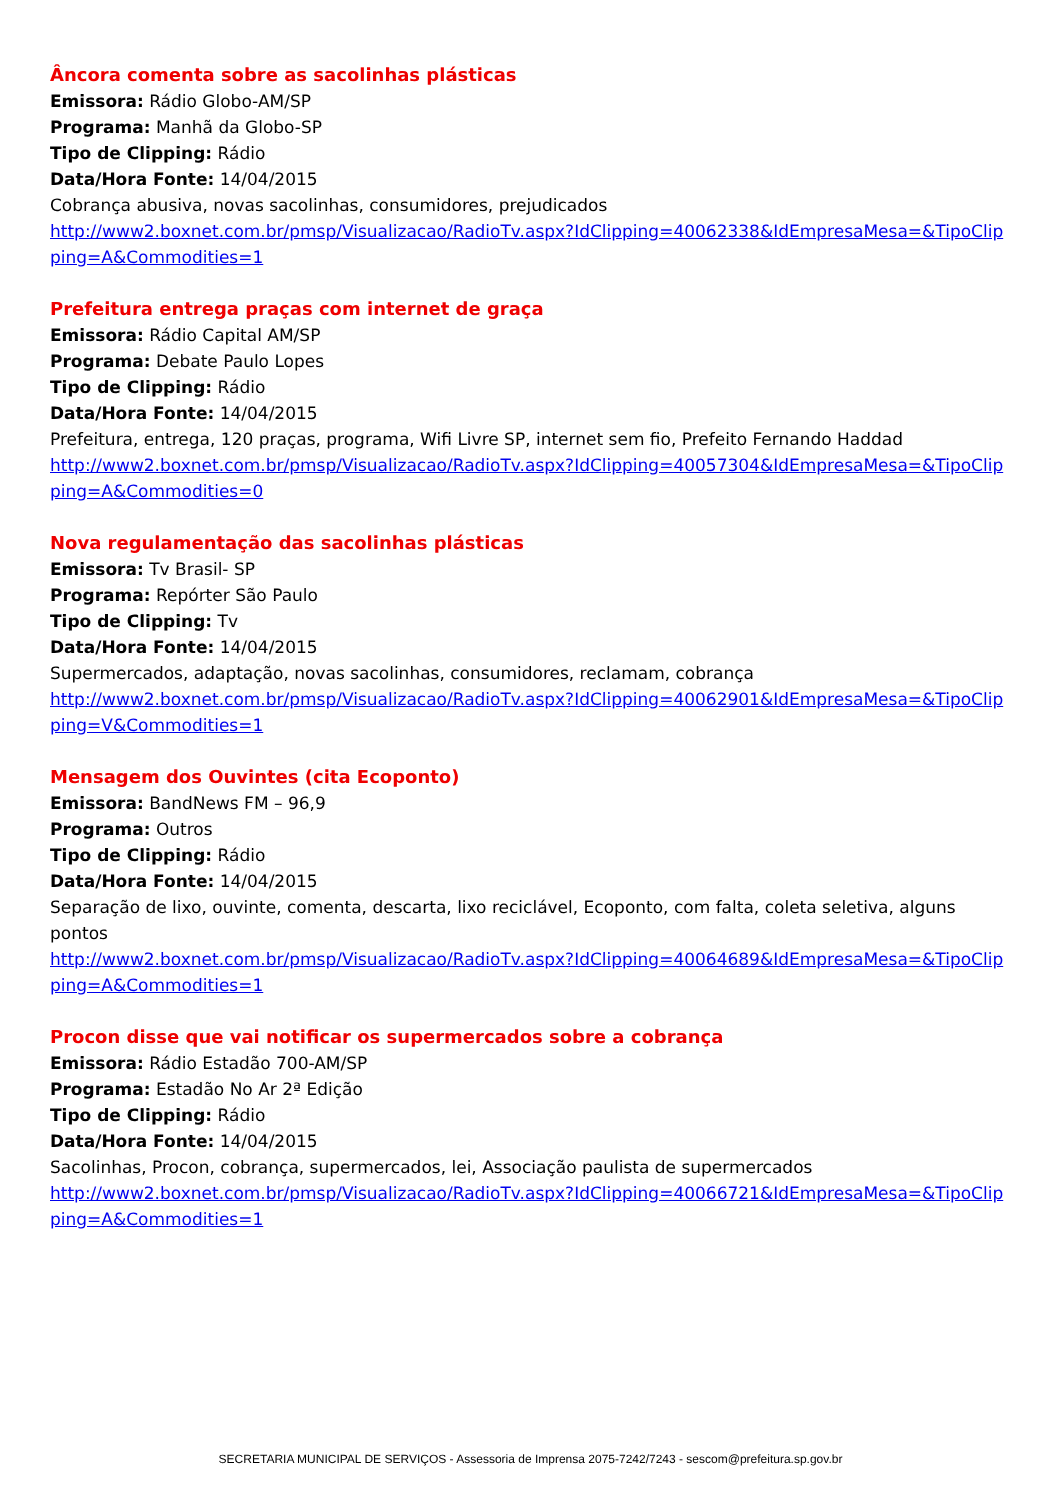Âncora comenta sobre as sacolinhas plásticas
Emissora: Rádio Globo-AM/SP
Programa: Manhã da Globo-SP
Tipo de Clipping: Rádio
Data/Hora Fonte: 14/04/2015
Cobrança abusiva, novas sacolinhas, consumidores, prejudicados
http://www2.boxnet.com.br/pmsp/Visualizacao/RadioTv.aspx?IdClipping=40062338&IdEmpresaMesa=&TipoClipping=A&Commodities=1
Prefeitura entrega praças com internet de graça
Emissora: Rádio Capital AM/SP
Programa: Debate Paulo Lopes
Tipo de Clipping: Rádio
Data/Hora Fonte: 14/04/2015
Prefeitura, entrega, 120 praças, programa, Wifi Livre SP, internet sem fio, Prefeito Fernando Haddad
http://www2.boxnet.com.br/pmsp/Visualizacao/RadioTv.aspx?IdClipping=40057304&IdEmpresaMesa=&TipoClipping=A&Commodities=0
Nova regulamentação das sacolinhas plásticas
Emissora: Tv Brasil- SP
Programa: Repórter São Paulo
Tipo de Clipping: Tv
Data/Hora Fonte: 14/04/2015
Supermercados, adaptação, novas sacolinhas, consumidores, reclamam, cobrança
http://www2.boxnet.com.br/pmsp/Visualizacao/RadioTv.aspx?IdClipping=40062901&IdEmpresaMesa=&TipoClipping=V&Commodities=1
Mensagem dos Ouvintes (cita Ecoponto)
Emissora: BandNews FM – 96,9
Programa: Outros
Tipo de Clipping: Rádio
Data/Hora Fonte: 14/04/2015
Separação de lixo, ouvinte, comenta, descarta, lixo reciclável, Ecoponto, com falta, coleta seletiva, alguns pontos
http://www2.boxnet.com.br/pmsp/Visualizacao/RadioTv.aspx?IdClipping=40064689&IdEmpresaMesa=&TipoClipping=A&Commodities=1
Procon disse que vai notificar os supermercados sobre a cobrança
Emissora: Rádio Estadão 700-AM/SP
Programa: Estadão No Ar 2ª Edição
Tipo de Clipping: Rádio
Data/Hora Fonte: 14/04/2015
Sacolinhas, Procon, cobrança, supermercados, lei, Associação paulista de supermercados
http://www2.boxnet.com.br/pmsp/Visualizacao/RadioTv.aspx?IdClipping=40066721&IdEmpresaMesa=&TipoClipping=A&Commodities=1
SECRETARIA MUNICIPAL DE SERVIÇOS - Assessoria de Imprensa 2075-7242/7243 - sescom@prefeitura.sp.gov.br